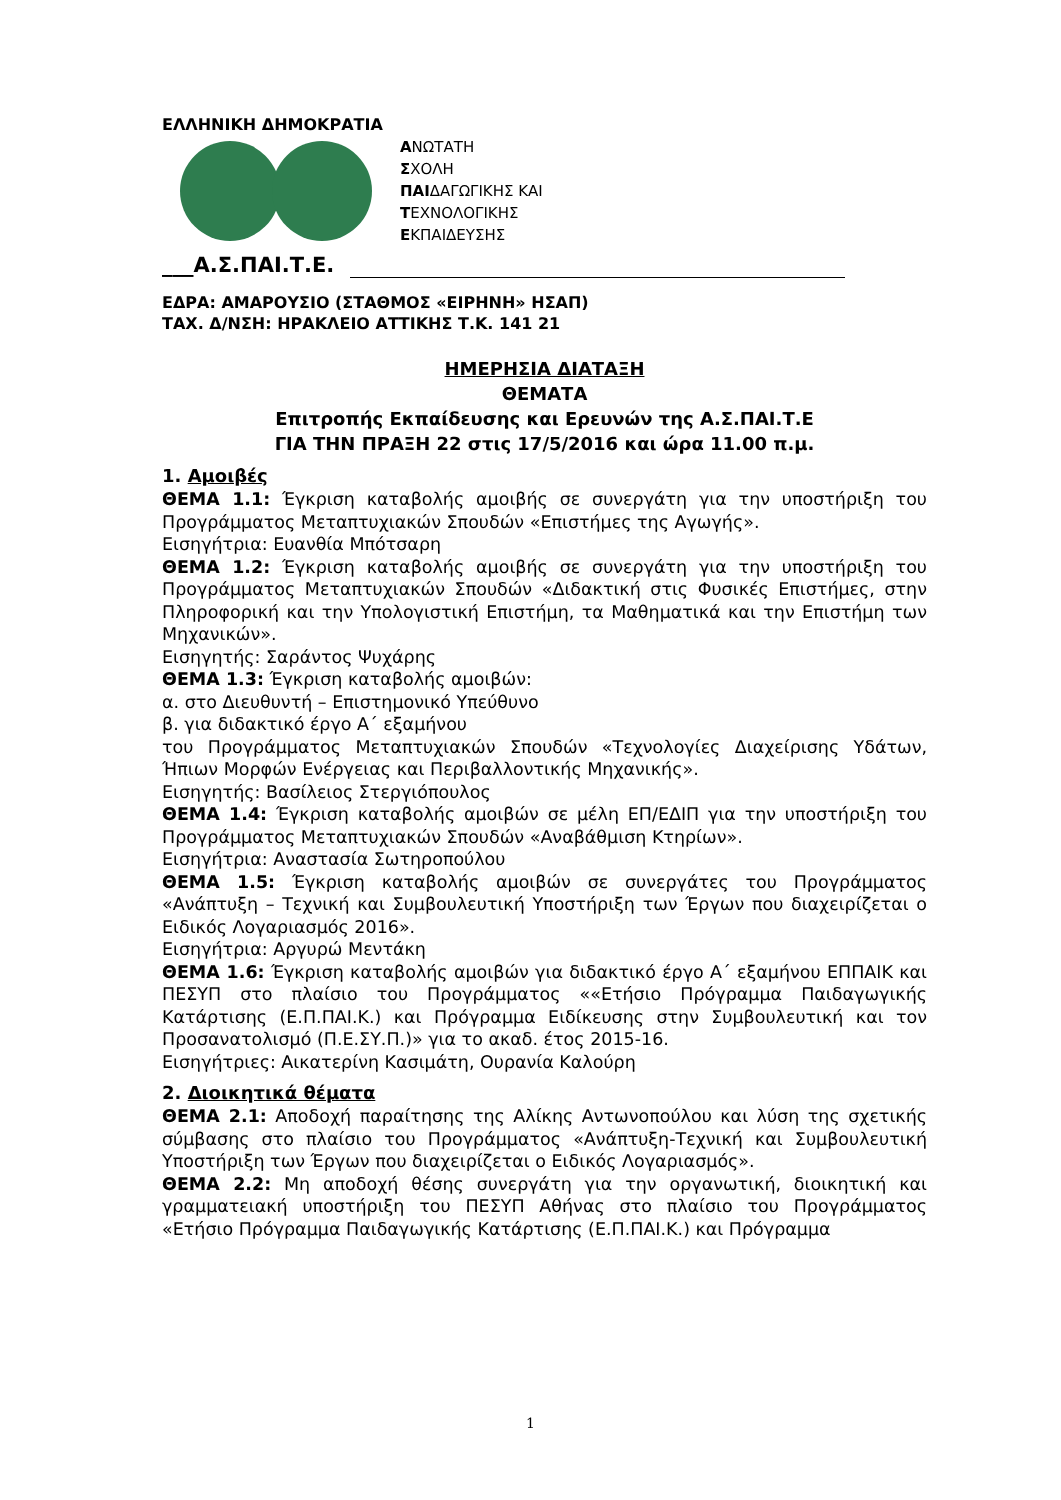ΕΛΛΗΝΙΚΗ ΔΗΜΟΚΡΑΤΙΑ
ΑΝΩΤΑΤΗ
ΣΧΟΛΗ
ΠΑΙΔΑΓΩΓΙΚΗΣ ΚΑΙ
ΤΕΧΝΟΛΟΓΙΚΗΣ
ΕΚΠΑΙΔΕΥΣΗΣ
___Α.Σ.ΠΑΙ.Τ.Ε.
ΕΔΡΑ: ΑΜΑΡΟΥΣΙΟ (ΣΤΑΘΜΟΣ «ΕΙΡΗΝΗ» ΗΣΑΠ)
ΤΑΧ. Δ/ΝΣΗ: ΗΡΑΚΛΕΙΟ ΑΤΤΙΚΗΣ Τ.Κ. 141 21
ΗΜΕΡΗΣΙΑ ΔΙΑΤΑΞΗ
ΘΕΜΑΤΑ
Επιτροπής Εκπαίδευσης και Ερευνών της Α.Σ.ΠΑΙ.Τ.Ε
ΓΙΑ ΤΗΝ ΠΡΑΞΗ 22 στις 17/5/2016 και ώρα 11.00 π.μ.
1. Αμοιβές
ΘΕΜΑ 1.1: Έγκριση καταβολής αμοιβής σε συνεργάτη για την υποστήριξη του Προγράμματος Μεταπτυχιακών Σπουδών «Επιστήμες της Αγωγής».
Εισηγήτρια: Ευανθία Μπότσαρη
ΘΕΜΑ 1.2: Έγκριση καταβολής αμοιβής σε συνεργάτη για την υποστήριξη του Προγράμματος Μεταπτυχιακών Σπουδών «Διδακτική στις Φυσικές Επιστήμες, στην Πληροφορική και την Υπολογιστική Επιστήμη, τα Μαθηματικά και την Επιστήμη των Μηχανικών».
Εισηγητής: Σαράντος Ψυχάρης
ΘΕΜΑ 1.3: Έγκριση καταβολής αμοιβών:
α. στο Διευθυντή – Επιστημονικό Υπεύθυνο
β. για διδακτικό έργο Α΄ εξαμήνου
του Προγράμματος Μεταπτυχιακών Σπουδών «Τεχνολογίες Διαχείρισης Υδάτων, Ήπιων Μορφών Ενέργειας και Περιβαλλοντικής Μηχανικής».
Εισηγητής: Βασίλειος Στεργιόπουλος
ΘΕΜΑ 1.4: Έγκριση καταβολής αμοιβών σε μέλη ΕΠ/ΕΔΙΠ για την υποστήριξη του Προγράμματος Μεταπτυχιακών Σπουδών «Αναβάθμιση Κτηρίων».
Εισηγήτρια: Αναστασία Σωτηροπούλου
ΘΕΜΑ 1.5: Έγκριση καταβολής αμοιβών σε συνεργάτες του Προγράμματος «Ανάπτυξη – Τεχνική και Συμβουλευτική Υποστήριξη των Έργων που διαχειρίζεται ο Ειδικός Λογαριασμός 2016».
Εισηγήτρια: Αργυρώ Μεντάκη
ΘΕΜΑ 1.6: Έγκριση καταβολής αμοιβών για διδακτικό έργο Α΄ εξαμήνου ΕΠΠΑΙΚ και ΠΕΣΥΠ στο πλαίσιο του Προγράμματος ««Ετήσιο Πρόγραμμα Παιδαγωγικής Κατάρτισης (Ε.Π.ΠΑΙ.Κ.) και Πρόγραμμα Ειδίκευσης στην Συμβουλευτική και τον Προσανατολισμό (Π.Ε.ΣΥ.Π.)» για το ακαδ. έτος 2015-16.
Εισηγήτριες: Αικατερίνη Κασιμάτη, Ουρανία Καλούρη
2. Διοικητικά θέματα
ΘΕΜΑ 2.1: Αποδοχή παραίτησης της Αλίκης Αντωνοπούλου και λύση της σχετικής σύμβασης στο πλαίσιο του Προγράμματος «Ανάπτυξη-Τεχνική και Συμβουλευτική Υποστήριξη των Έργων που διαχειρίζεται ο Ειδικός Λογαριασμός».
ΘΕΜΑ 2.2: Μη αποδοχή θέσης συνεργάτη για την οργανωτική, διοικητική και γραμματειακή υποστήριξη του ΠΕΣΥΠ Αθήνας στο πλαίσιο του Προγράμματος «Ετήσιο Πρόγραμμα Παιδαγωγικής Κατάρτισης (Ε.Π.ΠΑΙ.Κ.) και Πρόγραμμα
1